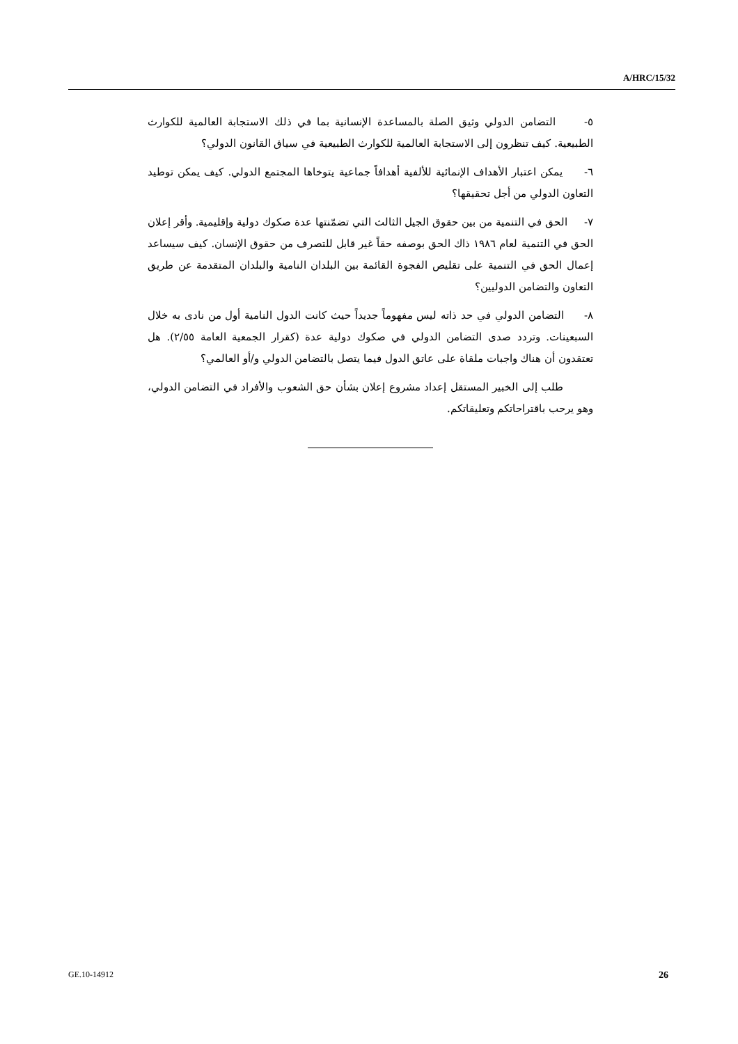A/HRC/15/32
٥- التضامن الدولي وثيق الصلة بالمساعدة الإنسانية بما في ذلك الاستجابة العالمية للكوارث الطبيعية. كيف تنظرون إلى الاستجابة العالمية للكوارث الطبيعية في سياق القانون الدولي؟
٦- يمكن اعتبار الأهداف الإنمائية للألفية أهدافاً جماعية يتوخاها المجتمع الدولي. كيف يمكن توطيد التعاون الدولي من أجل تحقيقها؟
٧- الحق في التنمية من بين حقوق الجيل الثالث التي تضمّنتها عدة صكوك دولية وإقليمية. وأقر إعلان الحق في التنمية لعام ١٩٨٦ ذاك الحق بوصفه حقاً غير قابل للتصرف من حقوق الإنسان. كيف سيساعد إعمال الحق في التنمية على تقليص الفجوة القائمة بين البلدان النامية والبلدان المتقدمة عن طريق التعاون والتضامن الدوليين؟
٨- التضامن الدولي في حد ذاته ليس مفهوماً جديداً حيث كانت الدول النامية أول من نادى به خلال السبعينات. وتردد صدى التضامن الدولي في صكوك دولية عدة (كقرار الجمعية العامة ٢/٥٥). هل تعتقدون أن هناك واجبات ملقاة على عاتق الدول فيما يتصل بالتضامن الدولي و/أو العالمي؟
طلب إلى الخبير المستقل إعداد مشروع إعلان بشأن حق الشعوب والأفراد في التضامن الدولي، وهو يرحب باقتراحاتكم وتعليقاتكم.
GE.10-14912 26